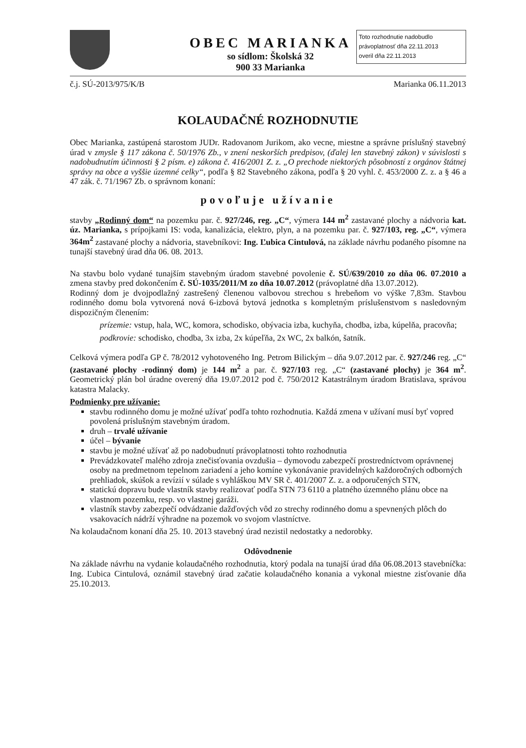OBEC MARIANKA
so sídlom: Školská 32
900 33 Marianka
Toto rozhodnutie nadobudlo právoplatnosť dňa 22.11.2013
overil dňa 22.11.2013
č.j. SÚ-2013/975/K/B Marianka 06.11.2013
KOLAUDAČNÉ ROZHODNUTIE
Obec Marianka, zastúpená starostom JUDr. Radovanom Jurikom, ako vecne, miestne a správne príslušný stavebný úrad v zmysle § 117 zákona č. 50/1976 Zb., v znení neskorších predpisov, (ďalej len stavebný zákon) v súvislosti s nadobudnutím účinnosti § 2 písm. e) zákona č. 416/2001 Z. z. „O prechode niektorých pôsobností z orgánov štátnej správy na obce a vyššie územné celky“, podľa § 82 Stavebného zákona, podľa § 20 vyhl. č. 453/2000 Z. z. a § 46 a 47 zák. č. 71/1967 Zb. o správnom konaní:
povoľuje užívanie
stavby „Rodinný dom“ na pozemku par. č. 927/246, reg. „C“, výmera 144 m<sup>2</sup> zastavané plochy a nádvoria kat. úz. Marianka, s prípojkami IS: voda, kanalizácia, elektro, plyn, a na pozemku par. č. 927/103, reg. „C“, výmera 364m<sup>2</sup> zastavané plochy a nádvoria, stavebníkovi: Ing. Ľubica Cintulová, na základe návrhu podaného písomne na tunajší stavebný úrad dňa 06. 08. 2013.
Na stavbu bolo vydané tunajším stavebným úradom stavebné povolenie č. SÚ/639/2010 zo dňa 06. 07.2010 a zmena stavby pred dokončením č. SÚ-1035/2011/M zo dňa 10.07.2012 (právoplatné dňa 13.07.2012).
Rodinný dom je dvojpodlažný zastrešený členenou valbovou strechou s hrebeňom vo výške 7,83m. Stavbou rodinného domu bola vytvorená nová 6-izbová bytová jednotka s kompletným príslušenstvom s nasledovným dispozičným členením:
prízemie: vstup, hala, WC, komora, schodisko, obývacia izba, kuchyňa, chodba, izba, kúpelňa, pracovňa;
podkrovie: schodisko, chodba, 3x izba, 2x kúpeľňa, 2x WC, 2x balkón, šatník.
Celková výmera podľa GP č. 78/2012 vyhotoveného Ing. Petrom Bilickým – dňa 9.07.2012 par. č. 927/246 reg. „C“ (zastavané plochy -rodinný dom) je 144 m<sup>2</sup> a par. č. 927/103 reg. „C“ (zastavané plochy) je 364 m<sup>2</sup>. Geometrický plán bol úradne overený dňa 19.07.2012 pod č. 750/2012 Katastrálnym úradom Bratislava, správou katastra Malacky.
Podmienky pre užívanie:
stavbu rodinného domu je možné užívať podľa tohto rozhodnutia. Každá zmena v užívaní musí byť vopred povolená príslušným stavebným úradom.
druh – trvalé užívanie
účel – bývanie
stavbu je možné užívať až po nadobudnutí právoplatnosti tohto rozhodnutia
Prevádzkovateľ malého zdroja znečisťovania ovzdušia – dymovodu zabezpečí prostredníctvom oprávnenej osoby na predmetnom tepelnom zariadení a jeho komíne vykonávanie pravidelných každoročných odborných prehliadok, skúšok a revízií v súlade s vyhláškou MV SR č. 401/2007 Z. z. a odporučených STN,
statickú dopravu bude vlastník stavby realizovať podľa STN 73 6110 a platného územného plánu obce na vlastnom pozemku, resp. vo vlastnej garáži.
vlastník stavby zabezpečí odvádzanie dažďových vôd zo strechy rodinného domu a spevnených plôch do vsakovacích nádrží výhradne na pozemok vo svojom vlastníctve.
Na kolaudačnom konaní dňa 25. 10. 2013 stavebný úrad nezistil nedostatky a nedorobky.
Odôvodnenie
Na základe návrhu na vydanie kolaudačného rozhodnutia, ktorý podala na tunajší úrad dňa 06.08.2013 stavebníčka: Ing. Ľubica Cintulová, oznámil stavebný úrad začatie kolaudačného konania a vykonal miestne zisťovanie dňa 25.10.2013.